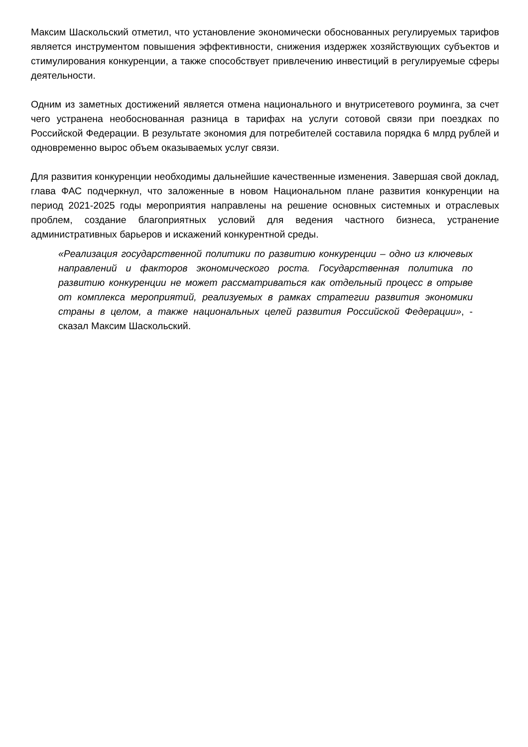Максим Шаскольский отметил, что установление экономически обоснованных регулируемых тарифов является инструментом повышения эффективности, снижения издержек хозяйствующих субъектов и стимулирования конкуренции, а также способствует привлечению инвестиций в регулируемые сферы деятельности.
Одним из заметных достижений является отмена национального и внутрисетевого роуминга, за счет чего устранена необоснованная разница в тарифах на услуги сотовой связи при поездках по Российской Федерации. В результате экономия для потребителей составила порядка 6 млрд рублей и одновременно вырос объем оказываемых услуг связи.
Для развития конкуренции необходимы дальнейшие качественные изменения. Завершая свой доклад, глава ФАС подчеркнул, что заложенные в новом Национальном плане развития конкуренции на период 2021-2025 годы мероприятия направлены на решение основных системных и отраслевых проблем, создание благоприятных условий для ведения частного бизнеса, устранение административных барьеров и искажений конкурентной среды.
«Реализация государственной политики по развитию конкуренции – одно из ключевых направлений и факторов экономического роста. Государственная политика по развитию конкуренции не может рассматриваться как отдельный процесс в отрыве от комплекса мероприятий, реализуемых в рамках стратегии развития экономики страны в целом, а также национальных целей развития Российской Федерации», - сказал Максим Шаскольский.